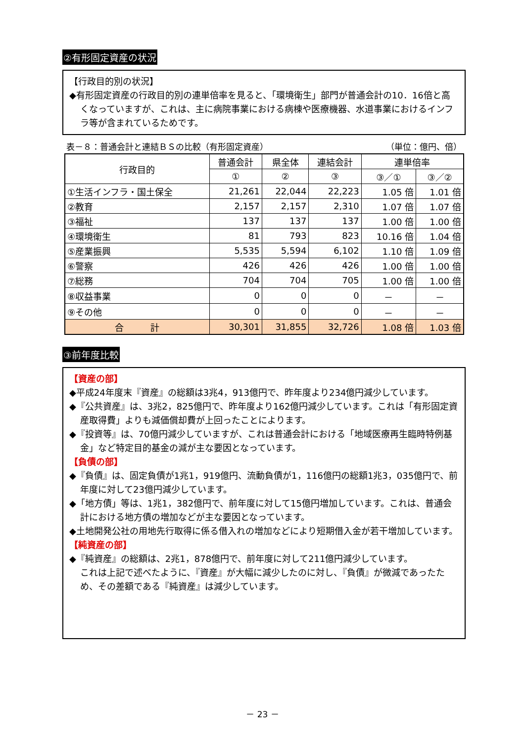②有形固定資産の状況
【行政目的別の状況】
◆有形固定資産の行政目的別の連単倍率を見ると、「環境衛生」部門が普通会計の10．16倍と高くなっていますが、これは、主に病院事業における病棟や医療機器、水道事業におけるインフラ等が含まれているためです。
表－８：普通会計と連結ＢＳの比較（有形固定資産） （単位：億円、倍）
| 行政目的 | 普通会計 | 県全体 | 連結会計 | 連単倍率 | |
| --- | --- | --- | --- | --- | --- |
| | ① | ② | ③ | ③／① | ③／② |
| ①生活インフラ・国土保全 | 21,261 | 22,044 | 22,223 | 1.05 倍 | 1.01 倍 |
| ②教育 | 2,157 | 2,157 | 2,310 | 1.07 倍 | 1.07 倍 |
| ③福祉 | 137 | 137 | 137 | 1.00 倍 | 1.00 倍 |
| ④環境衛生 | 81 | 793 | 823 | 10.16 倍 | 1.04 倍 |
| ⑤産業振興 | 5,535 | 5,594 | 6,102 | 1.10 倍 | 1.09 倍 |
| ⑥警察 | 426 | 426 | 426 | 1.00 倍 | 1.00 倍 |
| ⑦総務 | 704 | 704 | 705 | 1.00 倍 | 1.00 倍 |
| ⑧収益事業 | 0 | 0 | 0 | － | － |
| ⑨その他 | 0 | 0 | 0 | － | － |
| 合 計 | 30,301 | 31,855 | 32,726 | 1.08 倍 | 1.03 倍 |
③前年度比較
【資産の部】
◆平成24年度末『資産』の総額は3兆4，913億円で、昨年度より234億円減少しています。
◆『公共資産』は、3兆2，825億円で、昨年度より162億円減少しています。これは「有形固定資産取得費」よりも減価償却費が上回ったことによります。
◆『投資等』は、70億円減少していますが、これは普通会計における「地域医療再生臨時特例基金」など特定目的基金の減が主な要因となっています。
【負債の部】
◆『負債』は、固定負債が1兆1，919億円、流動負債が1，116億円の総額1兆3，035億円で、前年度に対して23億円減少しています。
◆「地方債」等は、1兆1，382億円で、前年度に対して15億円増加しています。これは、普通会計における地方債の増加などが主な要因となっています。
◆土地開発公社の用地先行取得に係る借入れの増加などにより短期借入金が若干増加しています。
【純資産の部】
◆『純資産』の総額は、2兆1，878億円で、前年度に対して211億円減少しています。
これは上記で述べたように、『資産』が大幅に減少したのに対し、『負債』が微減であったため、その差額である『純資産』は減少しています。
－ 23 －